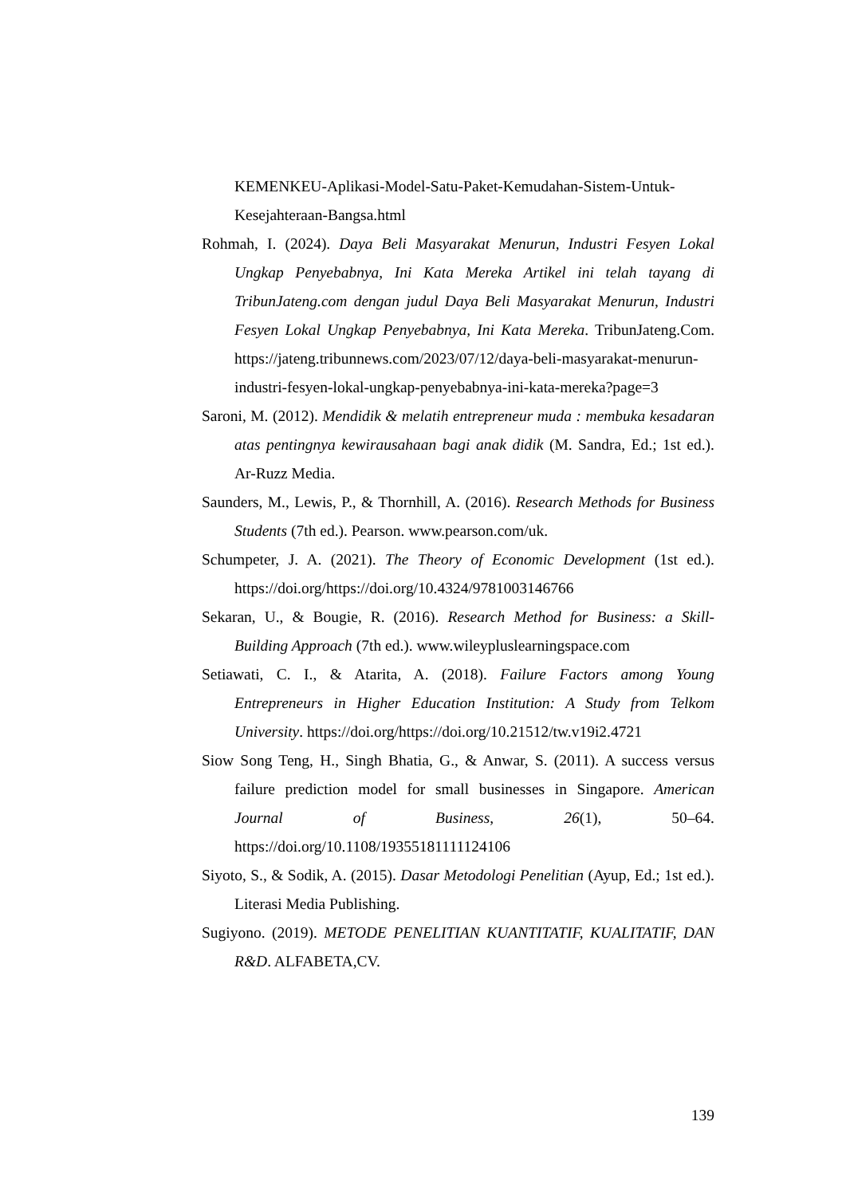KEMENKEU-Aplikasi-Model-Satu-Paket-Kemudahan-Sistem-Untuk-Kesejahteraan-Bangsa.html
Rohmah, I. (2024). Daya Beli Masyarakat Menurun, Industri Fesyen Lokal Ungkap Penyebabnya, Ini Kata Mereka Artikel ini telah tayang di TribunJateng.com dengan judul Daya Beli Masyarakat Menurun, Industri Fesyen Lokal Ungkap Penyebabnya, Ini Kata Mereka. TribunJateng.Com. https://jateng.tribunnews.com/2023/07/12/daya-beli-masyarakat-menurun-industri-fesyen-lokal-ungkap-penyebabnya-ini-kata-mereka?page=3
Saroni, M. (2012). Mendidik & melatih entrepreneur muda : membuka kesadaran atas pentingnya kewirausahaan bagi anak didik (M. Sandra, Ed.; 1st ed.). Ar-Ruzz Media.
Saunders, M., Lewis, P., & Thornhill, A. (2016). Research Methods for Business Students (7th ed.). Pearson. www.pearson.com/uk.
Schumpeter, J. A. (2021). The Theory of Economic Development (1st ed.). https://doi.org/https://doi.org/10.4324/9781003146766
Sekaran, U., & Bougie, R. (2016). Research Method for Business: a Skill-Building Approach (7th ed.). www.wileypluslearningspace.com
Setiawati, C. I., & Atarita, A. (2018). Failure Factors among Young Entrepreneurs in Higher Education Institution: A Study from Telkom University. https://doi.org/https://doi.org/10.21512/tw.v19i2.4721
Siow Song Teng, H., Singh Bhatia, G., & Anwar, S. (2011). A success versus failure prediction model for small businesses in Singapore. American Journal of Business, 26(1), 50–64. https://doi.org/10.1108/19355181111124106
Siyoto, S., & Sodik, A. (2015). Dasar Metodologi Penelitian (Ayup, Ed.; 1st ed.). Literasi Media Publishing.
Sugiyono. (2019). METODE PENELITIAN KUANTITATIF, KUALITATIF, DAN R&D. ALFABETA,CV.
139